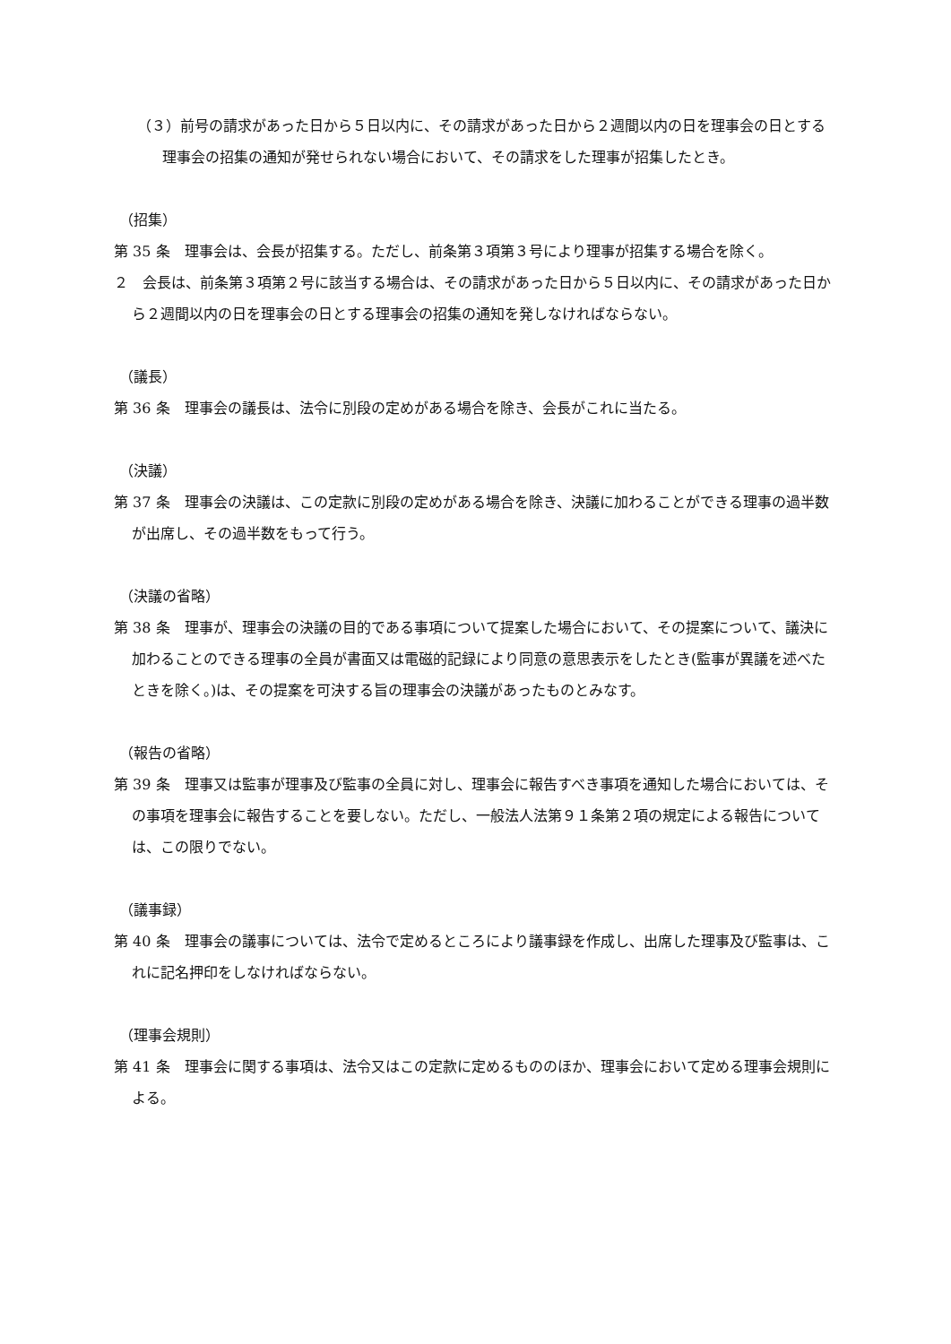（３）前号の請求があった日から５日以内に、その請求があった日から２週間以内の日を理事会の日とする理事会の招集の通知が発せられない場合において、その請求をした理事が招集したとき。
（招集）
第 35 条　理事会は、会長が招集する。ただし、前条第３項第３号により理事が招集する場合を除く。
２　会長は、前条第３項第２号に該当する場合は、その請求があった日から５日以内に、その請求があった日から２週間以内の日を理事会の日とする理事会の招集の通知を発しなければならない。
（議長）
第 36 条　理事会の議長は、法令に別段の定めがある場合を除き、会長がこれに当たる。
（決議）
第 37 条　理事会の決議は、この定款に別段の定めがある場合を除き、決議に加わることができる理事の過半数が出席し、その過半数をもって行う。
（決議の省略）
第 38 条　理事が、理事会の決議の目的である事項について提案した場合において、その提案について、議決に加わることのできる理事の全員が書面又は電磁的記録により同意の意思表示をしたとき(監事が異議を述べたときを除く。)は、その提案を可決する旨の理事会の決議があったものとみなす。
（報告の省略）
第 39 条　理事又は監事が理事及び監事の全員に対し、理事会に報告すべき事項を通知した場合においては、その事項を理事会に報告することを要しない。ただし、一般法人法第９１条第２項の規定による報告については、この限りでない。
（議事録）
第 40 条　理事会の議事については、法令で定めるところにより議事録を作成し、出席した理事及び監事は、これに記名押印をしなければならない。
（理事会規則）
第 41 条　理事会に関する事項は、法令又はこの定款に定めるもののほか、理事会において定める理事会規則による。